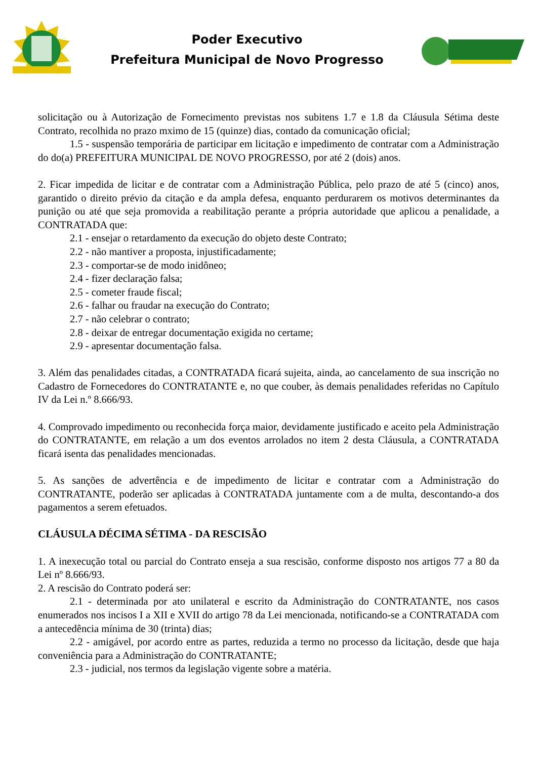Poder Executivo
Prefeitura Municipal de Novo Progresso
solicitação ou à Autorização de Fornecimento previstas nos subitens 1.7 e 1.8 da Cláusula Sétima deste Contrato, recolhida no prazo mximo de 15 (quinze) dias, contado da comunicação oficial;
1.5 - suspensão temporária de participar em licitação e impedimento de contratar com a Administração do do(a) PREFEITURA MUNICIPAL DE NOVO PROGRESSO, por até 2 (dois) anos.
2. Ficar impedida de licitar e de contratar com a Administração Pública, pelo prazo de até 5 (cinco) anos, garantido o direito prévio da citação e da ampla defesa, enquanto perdurarem os motivos determinantes da punição ou até que seja promovida a reabilitação perante a própria autoridade que aplicou a penalidade, a CONTRATADA que:
2.1 - ensejar o retardamento da execução do objeto deste Contrato;
2.2 - não mantiver a proposta, injustificadamente;
2.3 - comportar-se de modo inidôneo;
2.4 - fizer declaração falsa;
2.5 - cometer fraude fiscal;
2.6 - falhar ou fraudar na execução do Contrato;
2.7 - não celebrar o contrato;
2.8 - deixar de entregar documentação exigida no certame;
2.9 - apresentar documentação falsa.
3. Além das penalidades citadas, a CONTRATADA ficará sujeita, ainda, ao cancelamento de sua inscrição no Cadastro de Fornecedores do CONTRATANTE e, no que couber, às demais penalidades referidas no Capítulo IV da Lei n.º 8.666/93.
4. Comprovado impedimento ou reconhecida força maior, devidamente justificado e aceito pela Administração do CONTRATANTE, em relação a um dos eventos arrolados no item 2 desta Cláusula, a CONTRATADA ficará isenta das penalidades mencionadas.
5. As sanções de advertência e de impedimento de licitar e contratar com a Administração do CONTRATANTE, poderão ser aplicadas à CONTRATADA juntamente com a de multa, descontando-a dos pagamentos a serem efetuados.
CLÁUSULA DÉCIMA SÉTIMA - DA RESCISÃO
1. A inexecução total ou parcial do Contrato enseja a sua rescisão, conforme disposto nos artigos 77 a 80 da Lei nº 8.666/93.
2. A rescisão do Contrato poderá ser:
2.1 - determinada por ato unilateral e escrito da Administração do CONTRATANTE, nos casos enumerados nos incisos I a XII e XVII do artigo 78 da Lei mencionada, notificando-se a CONTRATADA com a antecedência mínima de 30 (trinta) dias;
2.2 - amigável, por acordo entre as partes, reduzida a termo no processo da licitação, desde que haja conveniência para a Administração do CONTRATANTE;
2.3 - judicial, nos termos da legislação vigente sobre a matéria.